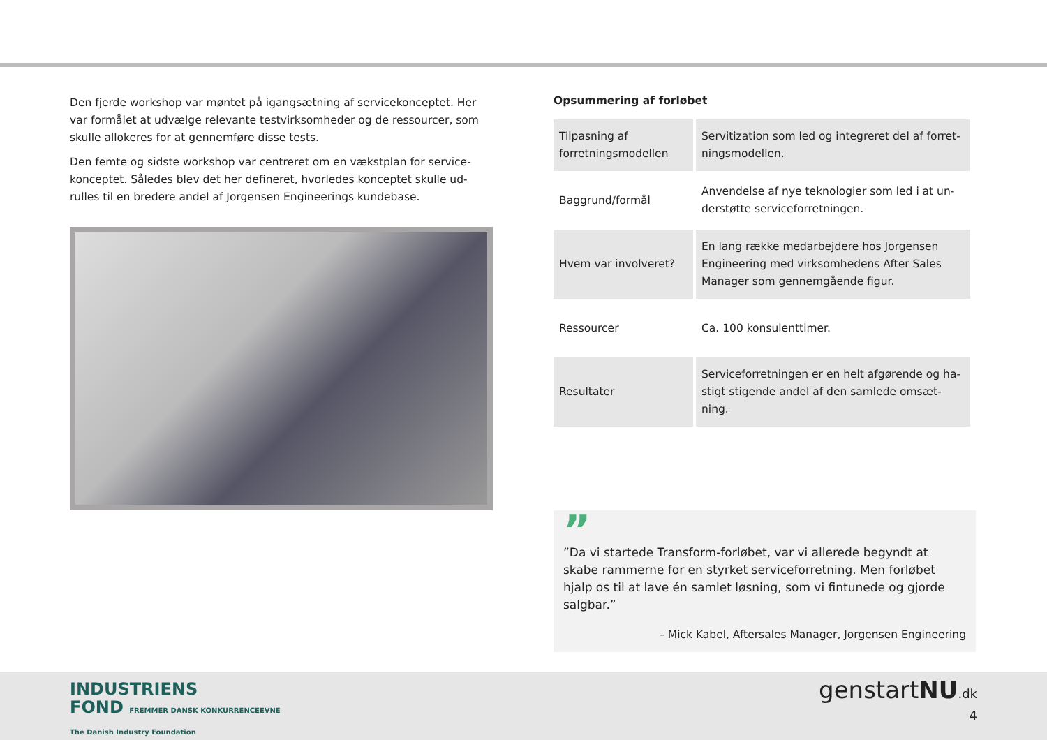Den fjerde workshop var møntet på igangsætning af servicekonceptet. Her var formålet at udvælge relevante testvirksomheder og de ressourcer, som skulle allokeres for at gennemføre disse tests.
Den femte og sidste workshop var centreret om en vækstplan for service-konceptet. Således blev det her defineret, hvorledes konceptet skulle ud-rulles til en bredere andel af Jorgensen Engineerings kundebase.
Opsummering af forløbet
| Tilpasning af forretningsmodellen | Servitization som led og integreret del af forret-ningsmodellen. |
| Baggrund/formål | Anvendelse af nye teknologier som led i at un-derstøtte serviceforretningen. |
| Hvem var involveret? | En lang række medarbejdere hos Jorgensen Engineering med virksomhedens After Sales Manager som gennemgående figur. |
| Ressourcer | Ca. 100 konsulenttimer. |
| Resultater | Serviceforretningen er en helt afgørende og ha-stigt stigende andel af den samlede omsæt-ning. |
”
”Da vi startede Transform-forløbet, var vi allerede begyndt at skabe rammerne for en styrket serviceforretning. Men forløbet hjalp os til at lave én samlet løsning, som vi fintunede og gjorde salgbar.”
– Mick Kabel, Aftersales Manager, Jorgensen Engineering
INDUSTRIENS
FOND FREMMER DANSK KONKURRENCEEVNE
The Danish Industry Foundation
genstartNU.dk
4